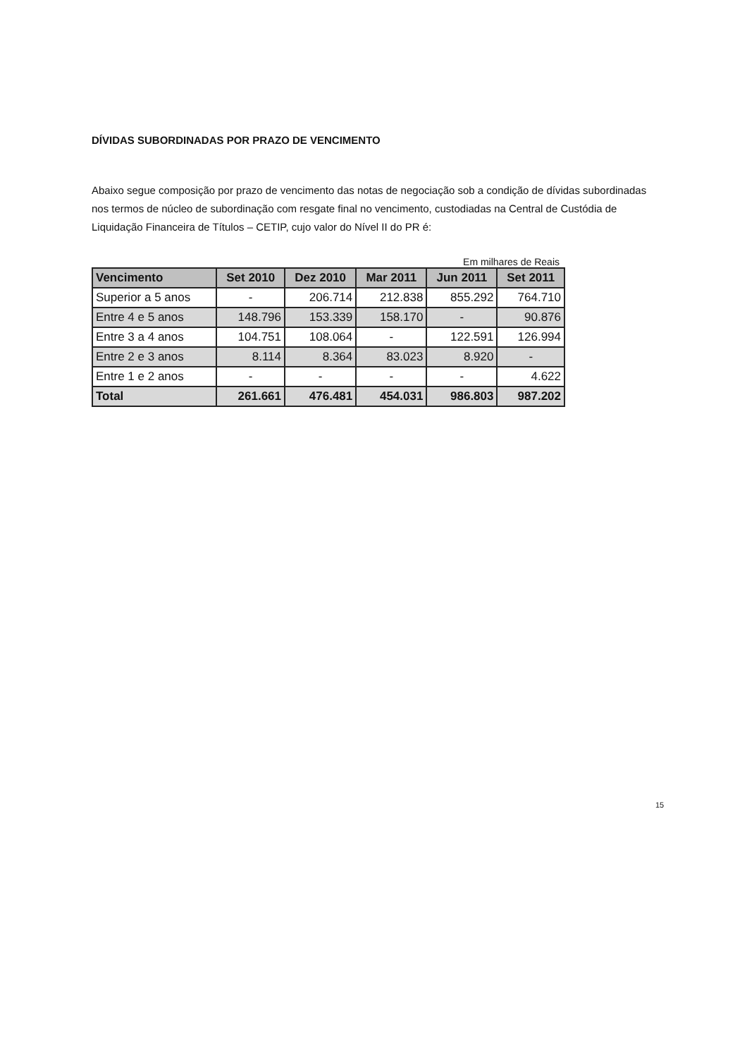DÍVIDAS SUBORDINADAS POR PRAZO DE VENCIMENTO
Abaixo segue composição por prazo de vencimento das notas de negociação sob a condição de dívidas subordinadas nos termos de núcleo de subordinação com resgate final no vencimento, custodiadas na Central de Custódia de Liquidação Financeira de Títulos – CETIP, cujo valor do Nível II do PR é:
Em milhares de Reais
| Vencimento | Set 2010 | Dez 2010 | Mar 2011 | Jun 2011 | Set 2011 |
| --- | --- | --- | --- | --- | --- |
| Superior a 5 anos | - | 206.714 | 212.838 | 855.292 | 764.710 |
| Entre 4 e 5 anos | 148.796 | 153.339 | 158.170 | - | 90.876 |
| Entre 3 a 4 anos | 104.751 | 108.064 | - | 122.591 | 126.994 |
| Entre 2 e 3 anos | 8.114 | 8.364 | 83.023 | 8.920 | - |
| Entre 1 e 2 anos | - | - | - | - | 4.622 |
| Total | 261.661 | 476.481 | 454.031 | 986.803 | 987.202 |
15